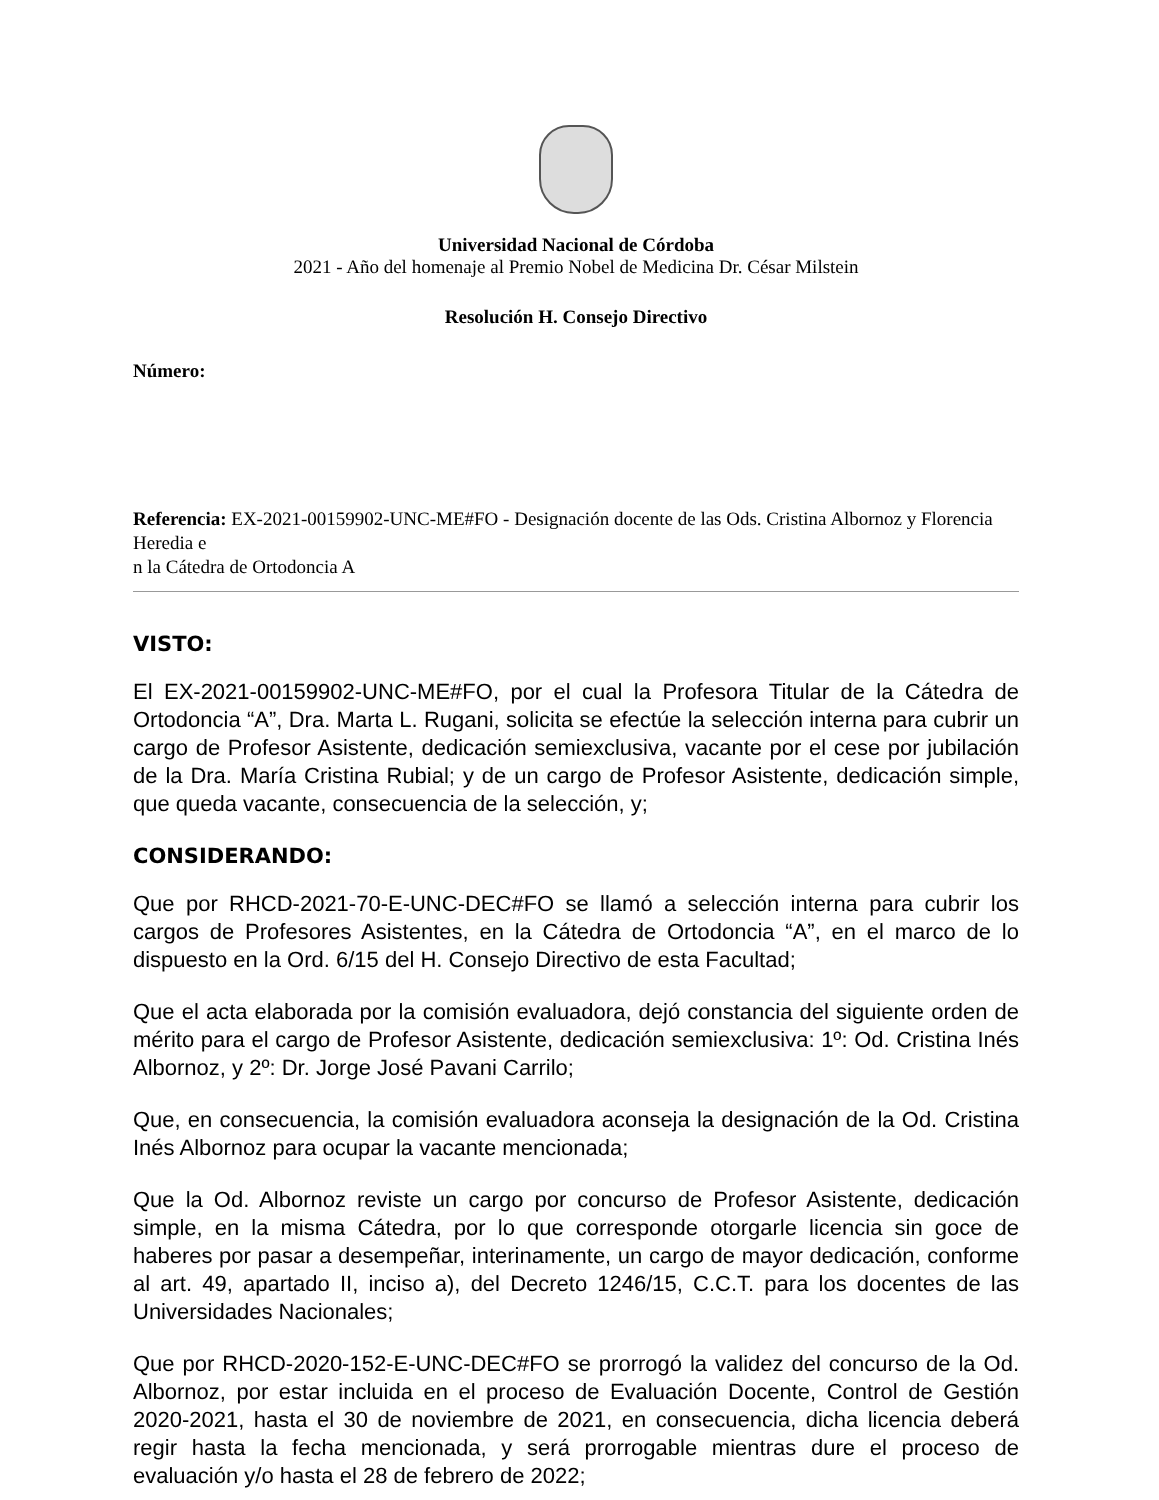Universidad Nacional de Córdoba
2021 - Año del homenaje al Premio Nobel de Medicina Dr. César Milstein
Resolución H. Consejo Directivo
Número:
Referencia: EX-2021-00159902-UNC-ME#FO - Designación docente de las Ods. Cristina Albornoz y Florencia Heredia e
n la Cátedra de Ortodoncia A
VISTO:
El EX-2021-00159902-UNC-ME#FO, por el cual la Profesora Titular de la Cátedra de Ortodoncia “A”, Dra. Marta L. Rugani, solicita se efectúe la selección interna para cubrir un cargo de Profesor Asistente, dedicación semiexclusiva, vacante por el cese por jubilación de la Dra. María Cristina Rubial; y de un cargo de Profesor Asistente, dedicación simple, que queda vacante, consecuencia de la selección, y;
CONSIDERANDO:
Que por RHCD-2021-70-E-UNC-DEC#FO se llamó a selección interna para cubrir los cargos de Profesores Asistentes, en la Cátedra de Ortodoncia “A”, en el marco de lo dispuesto en la Ord. 6/15 del H. Consejo Directivo de esta Facultad;
Que el acta elaborada por la comisión evaluadora, dejó constancia del siguiente orden de mérito para el cargo de Profesor Asistente, dedicación semiexclusiva: 1º: Od. Cristina Inés Albornoz, y 2º: Dr. Jorge José Pavani Carrilo;
Que, en consecuencia, la comisión evaluadora aconseja la designación de la Od. Cristina Inés Albornoz para ocupar la vacante mencionada;
Que la Od. Albornoz reviste un cargo por concurso de Profesor Asistente, dedicación simple, en la misma Cátedra, por lo que corresponde otorgarle licencia sin goce de haberes por pasar a desempeñar, interinamente, un cargo de mayor dedicación, conforme al art. 49, apartado II, inciso a), del Decreto 1246/15, C.C.T. para los docentes de las Universidades Nacionales;
Que por RHCD-2020-152-E-UNC-DEC#FO se prorrogó la validez del concurso de la Od. Albornoz, por estar incluida en el proceso de Evaluación Docente, Control de Gestión 2020-2021, hasta el 30 de noviembre de 2021, en consecuencia, dicha licencia deberá regir hasta la fecha mencionada, y será prorrogable mientras dure el proceso de evaluación y/o hasta el 28 de febrero de 2022;